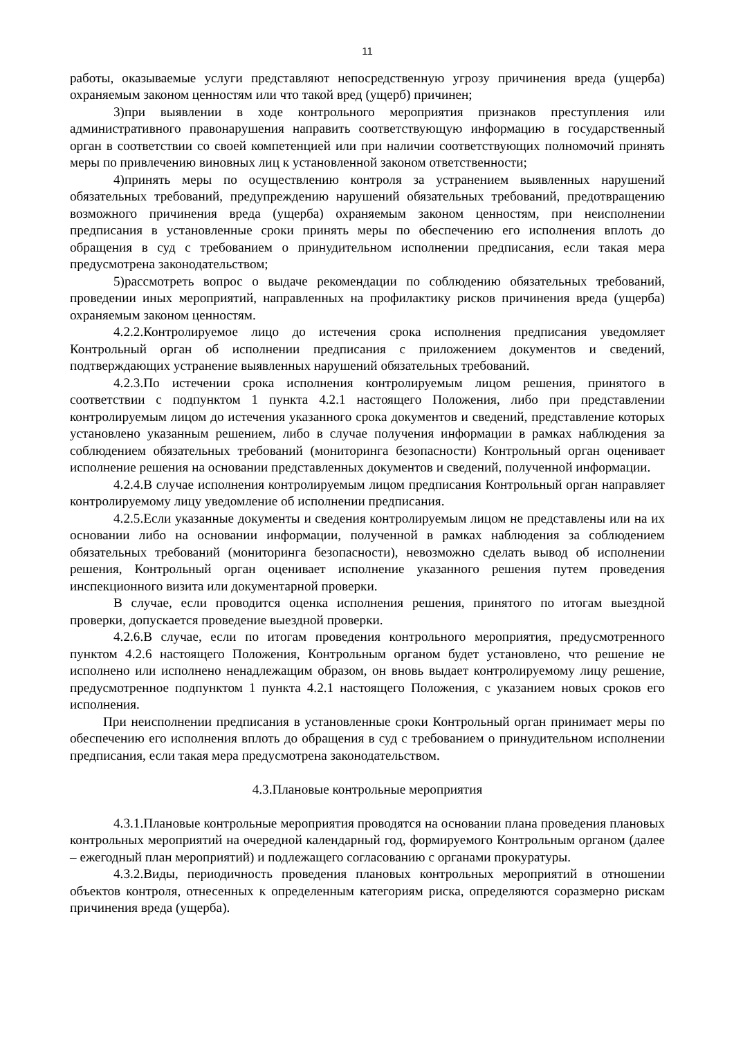11
работы, оказываемые услуги представляют непосредственную угрозу причинения вреда (ущерба) охраняемым законом ценностям или что такой вред (ущерб) причинен;
3)при выявлении в ходе контрольного мероприятия признаков преступления или административного правонарушения направить соответствующую информацию в государственный орган в соответствии со своей компетенцией или при наличии соответствующих полномочий принять меры по привлечению виновных лиц к установленной законом ответственности;
4)принять меры по осуществлению контроля за устранением выявленных нарушений обязательных требований, предупреждению нарушений обязательных требований, предотвращению возможного причинения вреда (ущерба) охраняемым законом ценностям, при неисполнении предписания в установленные сроки принять меры по обеспечению его исполнения вплоть до обращения в суд с требованием о принудительном исполнении предписания, если такая мера предусмотрена законодательством;
5)рассмотреть вопрос о выдаче рекомендации по соблюдению обязательных требований, проведении иных мероприятий, направленных на профилактику рисков причинения вреда (ущерба) охраняемым законом ценностям.
4.2.2.Контролируемое лицо до истечения срока исполнения предписания уведомляет Контрольный орган об исполнении предписания с приложением документов и сведений, подтверждающих устранение выявленных нарушений обязательных требований.
4.2.3.По истечении срока исполнения контролируемым лицом решения, принятого в соответствии с подпунктом 1 пункта 4.2.1 настоящего Положения, либо при представлении контролируемым лицом до истечения указанного срока документов и сведений, представление которых установлено указанным решением, либо в случае получения информации в рамках наблюдения за соблюдением обязательных требований (мониторинга безопасности) Контрольный орган оценивает исполнение решения на основании представленных документов и сведений, полученной информации.
4.2.4.В случае исполнения контролируемым лицом предписания Контрольный орган направляет контролируемому лицу уведомление об исполнении предписания.
4.2.5.Если указанные документы и сведения контролируемым лицом не представлены или на их основании либо на основании информации, полученной в рамках наблюдения за соблюдением обязательных требований (мониторинга безопасности), невозможно сделать вывод об исполнении решения, Контрольный орган оценивает исполнение указанного решения путем проведения инспекционного визита или документарной проверки.
В случае, если проводится оценка исполнения решения, принятого по итогам выездной проверки, допускается проведение выездной проверки.
4.2.6.В случае, если по итогам проведения контрольного мероприятия, предусмотренного пунктом 4.2.6 настоящего Положения, Контрольным органом будет установлено, что решение не исполнено или исполнено ненадлежащим образом, он вновь выдает контролируемому лицу решение, предусмотренное подпунктом 1 пункта 4.2.1 настоящего Положения, с указанием новых сроков его исполнения.
При неисполнении предписания в установленные сроки Контрольный орган принимает меры по обеспечению его исполнения вплоть до обращения в суд с требованием о принудительном исполнении предписания, если такая мера предусмотрена законодательством.
4.3.Плановые контрольные мероприятия
4.3.1.Плановые контрольные мероприятия проводятся на основании плана проведения плановых контрольных мероприятий на очередной календарный год, формируемого Контрольным органом (далее – ежегодный план мероприятий) и подлежащего согласованию с органами прокуратуры.
4.3.2.Виды, периодичность проведения плановых контрольных мероприятий в отношении объектов контроля, отнесенных к определенным категориям риска, определяются соразмерно рискам причинения вреда (ущерба).